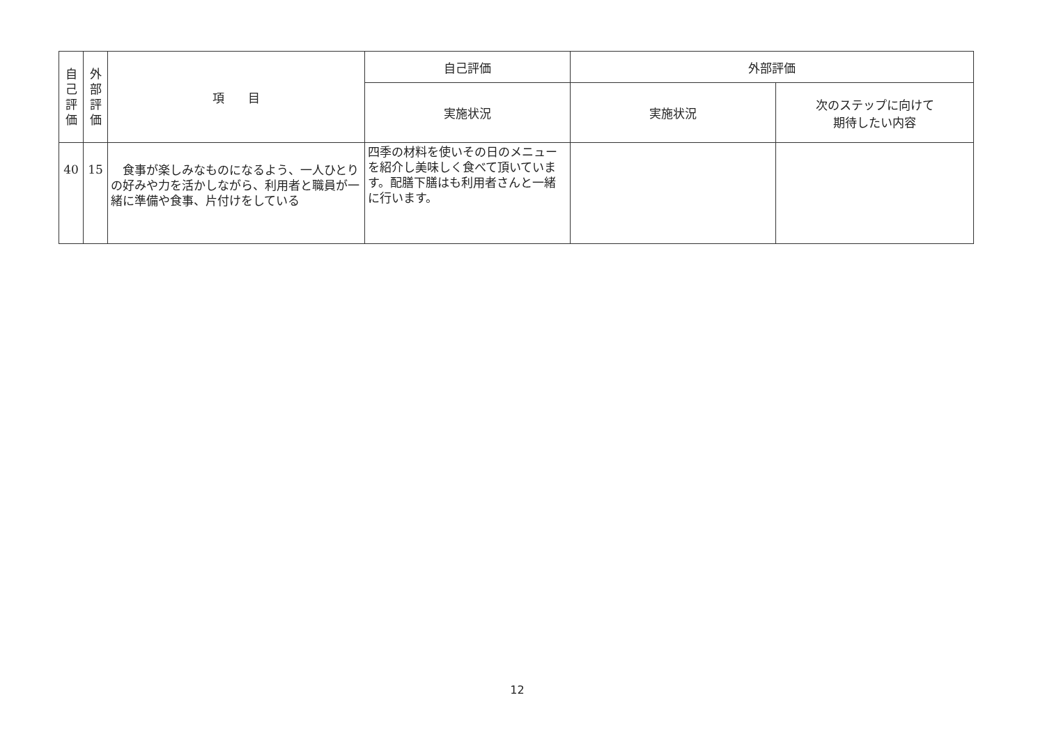| 自 己 評 価 | 外 部 評 価 | 項 目 | 自己評価 | 外部評価 | |
| --- | --- | --- | --- | --- | --- |
| | | | 実施状況 | 実施状況 | 次のステップに向けて 期待したい内容 |
| 40 | 15 | 食事が楽しみなものになるよう、一人ひとりの好みや力を活かしながら、利用者と職員が一緒に準備や食事、片付けをしている | 四季の材料を使いその日のメニューを紹介し美味しく食べて頂いています。配膳下膳はも利用者さんと一緒に行います。 | | |
12